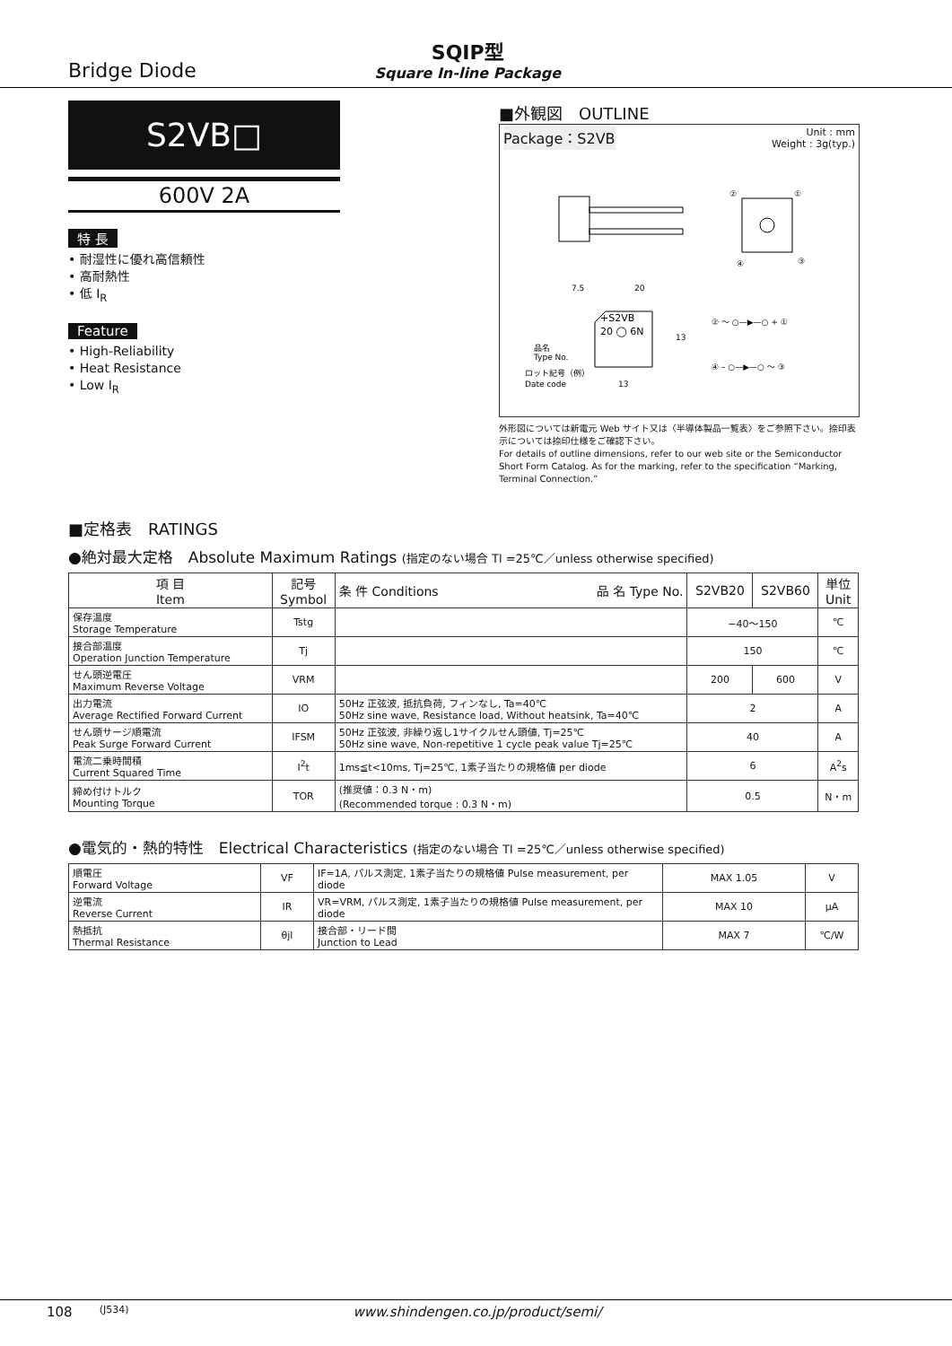Bridge Diode
SQIP型
Square In-line Package
S2VB□
600V 2A
特 長
• 耐湿性に優れ高信頼性
• 高耐熱性
• 低 I<sub>R</sub>
Feature
• High-Reliability
• Heat Resistance
• Low I<sub>R</sub>
■外観図　OUTLINE
Package：S2VB Unit : mm
Weight : 3g(typ.)
7.5
20
②
①
④
③
+S2VB
20 ◯ 6N
品名
Type No.
ロット記号（例）
Date code
13
13
② ～ ○—▶—○ + ①
④ – ○—▶—○ ～ ③
外形図については新電元 Web サイト又は〈半導体製品一覧表〉をご参照下さい。捺印表示については捺印仕様をご確認下さい。
For details of outline dimensions, refer to our web site or the Semiconductor Short Form Catalog. As for the marking, refer to the specification “Marking, Terminal Connection.”
■定格表　RATINGS
●絶対最大定格　Absolute Maximum Ratings (指定のない場合 Tl =25℃／unless otherwise specified)
| 項 目 Item | 記号 Symbol | 条 件 Conditions 品 名 Type No. | S2VB20 | S2VB60 | 単位 Unit |
| --- | --- | --- | --- | --- | --- |
| 保存温度 Storage Temperature | Tstg | | −40〜150 | | ℃ |
| 接合部温度 Operation Junction Temperature | Tj | | 150 | | ℃ |
| せん頭逆電圧 Maximum Reverse Voltage | VRM | | 200 | 600 | V |
| 出力電流 Average Rectified Forward Current | IO | 50Hz 正弦波, 抵抗負荷, フィンなし, Ta=40℃ 50Hz sine wave, Resistance load, Without heatsink, Ta=40℃ | 2 | | A |
| せん頭サージ順電流 Peak Surge Forward Current | IFSM | 50Hz 正弦波, 非繰り返し1サイクルせん頭値, Tj=25℃ 50Hz sine wave, Non-repetitive 1 cycle peak value Tj=25℃ | 40 | | A |
| 電流二乗時間積 Current Squared Time | I<sup>2</sup>t | 1ms≦t<10ms, Tj=25℃, 1素子当たりの規格値 per diode | 6 | | A<sup>2</sup>s |
| 締め付けトルク Mounting Torque | TOR | (推奨値：0.3 N・m) (Recommended torque : 0.3 N・m) | 0.5 | | N・m |
●電気的・熱的特性　Electrical Characteristics (指定のない場合 Tl =25℃／unless otherwise specified)
| 順電圧 Forward Voltage | VF | IF=1A, パルス測定, 1素子当たりの規格値 Pulse measurement, per diode | MAX 1.05 | V |
| 逆電流 Reverse Current | IR | VR=VRM, パルス測定, 1素子当たりの規格値 Pulse measurement, per diode | MAX 10 | μA |
| 熱抵抗 Thermal Resistance | θjl | 接合部・リード間 Junction to Lead | MAX 7 | ℃/W |
108 (J534) www.shindengen.co.jp/product/semi/